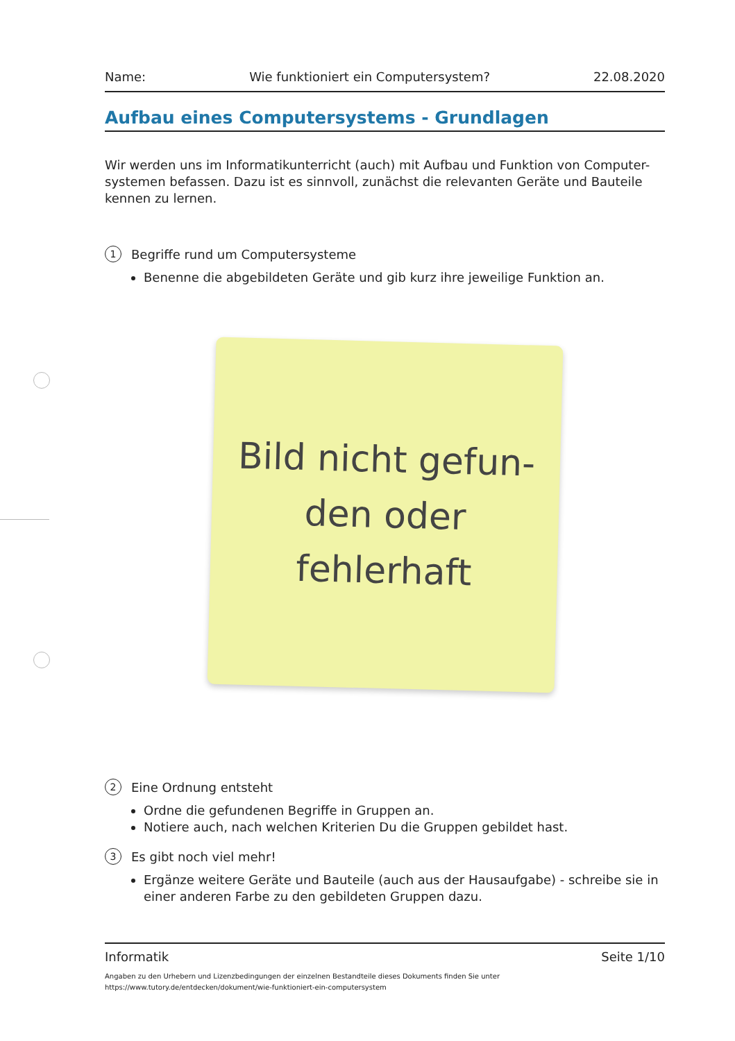Name: Wie funktioniert ein Computersystem? 22.08.2020
Aufbau eines Computersystems - Grundlagen
Wir werden uns im Informatikunterricht (auch) mit Aufbau und Funktion von Computer-systemen befassen. Dazu ist es sinnvoll, zunächst die relevanten Geräte und Bauteile kennen zu lernen.
1 Begriffe rund um Computersysteme
Benenne die abgebildeten Geräte und gib kurz ihre jeweilige Funktion an.
Bild nicht gefun-
den oder
fehlerhaft
2 Eine Ordnung entsteht
Ordne die gefundenen Begriffe in Gruppen an.
Notiere auch, nach welchen Kriterien Du die Gruppen gebildet hast.
3 Es gibt noch viel mehr!
Ergänze weitere Geräte und Bauteile (auch aus der Hausaufgabe) - schreibe sie in einer anderen Farbe zu den gebildeten Gruppen dazu.
Informatik Seite 1/10
Angaben zu den Urhebern und Lizenzbedingungen der einzelnen Bestandteile dieses Dokuments finden Sie unter
https://www.tutory.de/entdecken/dokument/wie-funktioniert-ein-computersystem